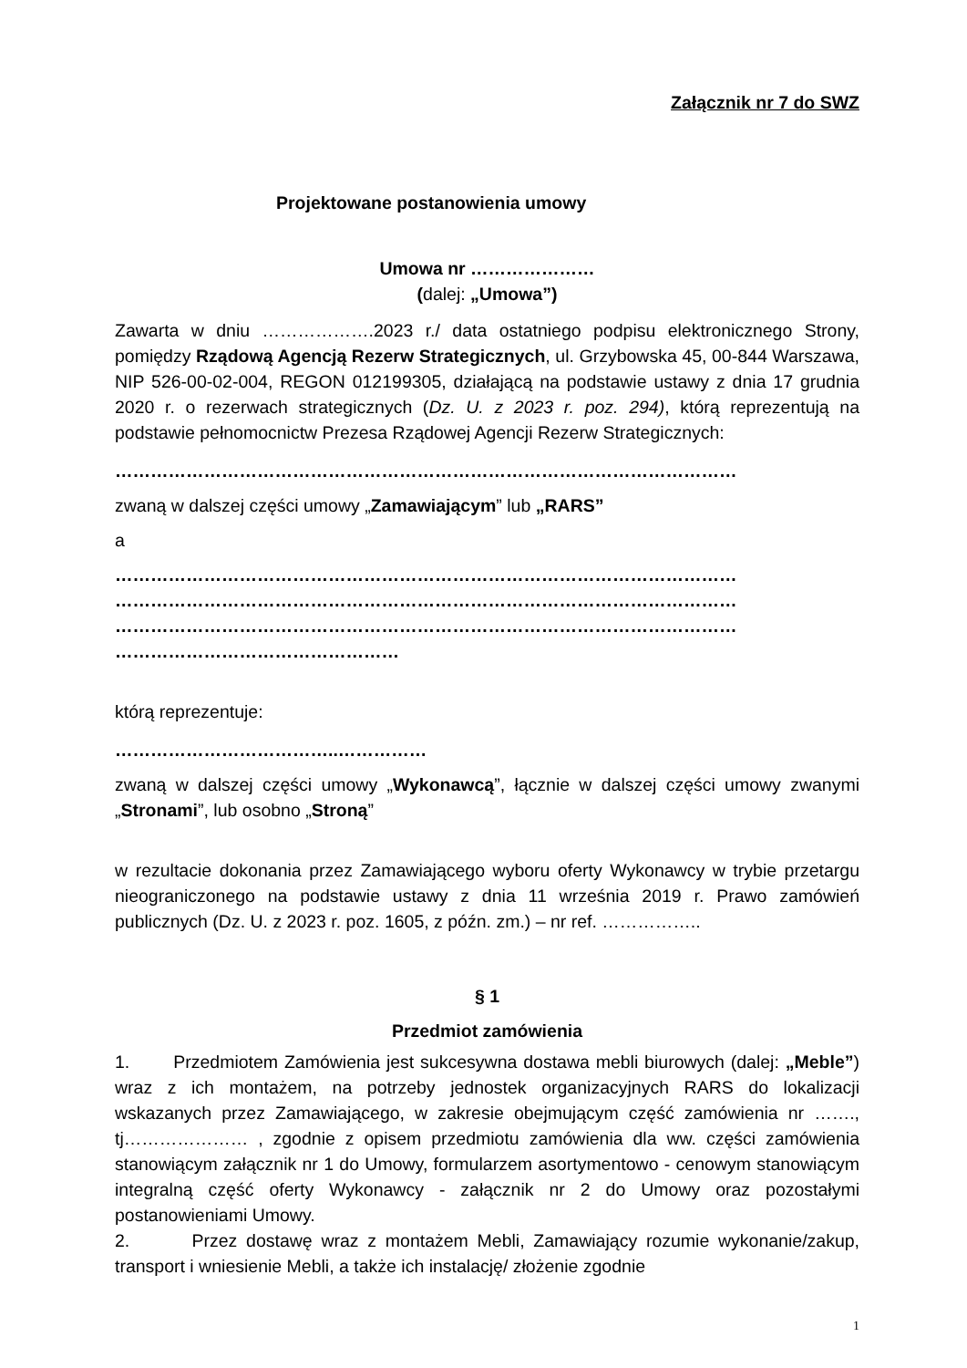Załącznik nr 7 do SWZ
Projektowane postanowienia umowy
Umowa nr …………………
(dalej: „Umowa”)
Zawarta w dniu ……………….2023 r./ data ostatniego podpisu elektronicznego Strony, pomiędzy Rządową Agencją Rezerw Strategicznych, ul. Grzybowska 45, 00-844 Warszawa, NIP 526-00-02-004, REGON 012199305, działającą na podstawie ustawy z dnia 17 grudnia 2020 r. o rezerwach strategicznych (Dz. U. z 2023 r. poz. 294), którą reprezentują na podstawie pełnomocnictw Prezesa Rządowej Agencji Rezerw Strategicznych:
……………………………………………………………………………………………
zwaną w dalszej części umowy „Zamawiającym” lub „RARS”
a
……………………………………………………………………………………………
……………………………………………………………………………………………
……………………………………………………………………………………………
…………………………………………
którą reprezentuje:
………………………………..……………
zwaną w dalszej części umowy „Wykonawcą”, łącznie w dalszej części umowy zwanymi „Stronami”, lub osobno „Stroną”
w rezultacie dokonania przez Zamawiającego wyboru oferty Wykonawcy w trybie przetargu nieograniczonego na podstawie ustawy z dnia 11 września 2019 r. Prawo zamówień publicznych (Dz. U. z 2023 r. poz. 1605, z późn. zm.) – nr ref. ……………..
§ 1
Przedmiot zamówienia
1. Przedmiotem Zamówienia jest sukcesywna dostawa mebli biurowych (dalej: „Meble”) wraz z ich montażem, na potrzeby jednostek organizacyjnych RARS do lokalizacji wskazanych przez Zamawiającego, w zakresie obejmującym część zamówienia nr ……., tj………………… , zgodnie z opisem przedmiotu zamówienia dla ww. części zamówienia stanowiącym załącznik nr 1 do Umowy, formularzem asortymentowo - cenowym stanowiącym integralną część oferty Wykonawcy - załącznik nr 2 do Umowy oraz pozostałymi postanowieniami Umowy.
2. Przez dostawę wraz z montażem Mebli, Zamawiający rozumie wykonanie/zakup, transport i wniesienie Mebli, a także ich instalację/ złożenie zgodnie
1